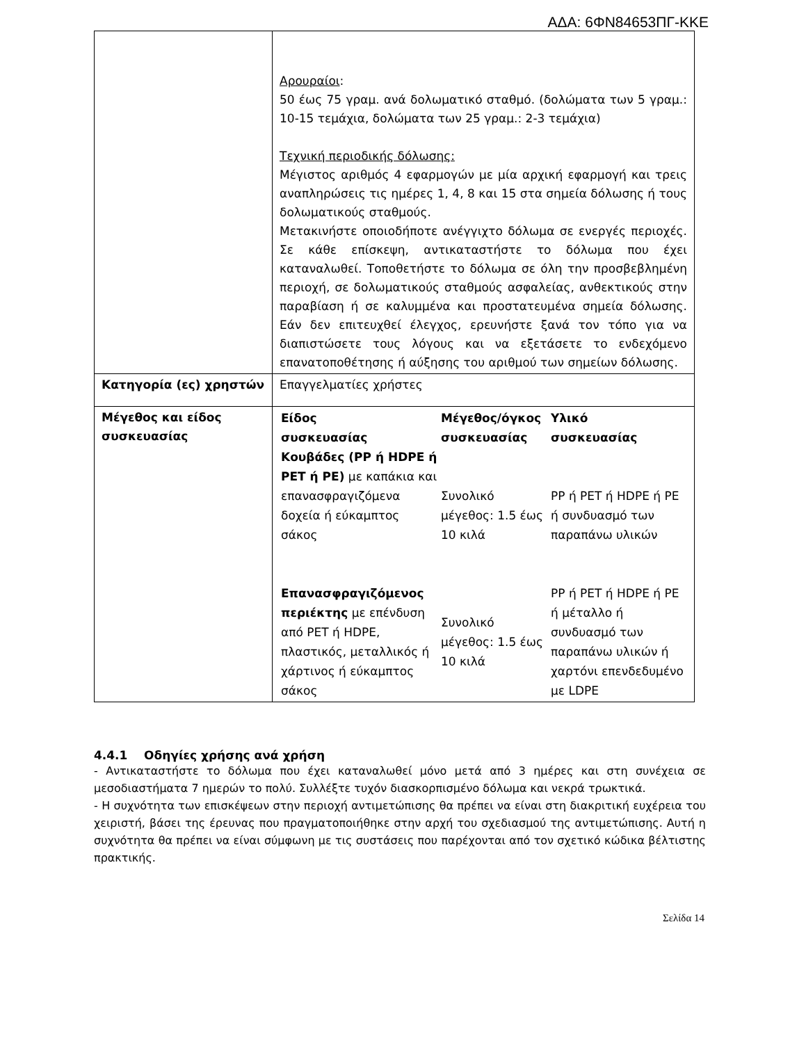ΑΔΑ: 6ΦΝ84653ΠΓ-ΚΚΕ
| | Αρουραίοι : 50 έως 75 γραμ. ανά δολωματικό σταθμό. (δολώματα των 5 γραμ.: 10-15 τεμάχια, δολώματα των 25 γραμ.: 2-3 τεμάχια) Τεχνική περιοδικής δόλωσης: Μέγιστος αριθμός 4 εφαρμογών με μία αρχική εφαρμογή και τρεις αναπληρώσεις τις ημέρες 1, 4, 8 και 15 στα σημεία δόλωσης ή τους δολωματικούς σταθμούς. Μετακινήστε οποιοδήποτε ανέγγιχτο δόλωμα σε ενεργές περιοχές. Σε κάθε επίσκεψη, αντικαταστήστε το δόλωμα που έχει καταναλωθεί. Τοποθετήστε το δόλωμα σε όλη την προσβεβλημένη περιοχή, σε δολωματικούς σταθμούς ασφαλείας, ανθεκτικούς στην παραβίαση ή σε καλυμμένα και προστατευμένα σημεία δόλωσης. Εάν δεν επιτευχθεί έλεγχος, ερευνήστε ξανά τον τόπο για να διαπιστώσετε τους λόγους και να εξετάσετε το ενδεχόμενο επανατοποθέτησης ή αύξησης του αριθμού των σημείων δόλωσης. |
| Κατηγορία (ες) χρηστών | Επαγγελματίες χρήστες |
| Μέγεθος και είδος συσκευασίας | / Είδος συσκευασίας / Μέγεθος/όγκος συσκευασίας / Υλικό συσκευασίας / / --- / --- / --- / / Κουβάδες (PP ή HDPE ή PET ή PE) με καπάκια και επανασφραγιζόμενα δοχεία ή εύκαμπτος σάκος / Συνολικό μέγεθος: 1.5 έως 10 κιλά / PP ή PET ή HDPE ή PE ή συνδυασμό των παραπάνω υλικών / / Επανασφραγιζόμενος περιέκτης με επένδυση από PET ή HDPE, πλαστικός, μεταλλικός ή χάρτινος ή εύκαμπτος σάκος / Συνολικό μέγεθος: 1.5 έως 10 κιλά / PP ή PET ή HDPE ή PE ή μέταλλο ή συνδυασμό των παραπάνω υλικών ή χαρτόνι επενδεδυμένο με LDPE / |
4.4.1 Οδηγίες χρήσης ανά χρήση
- Αντικαταστήστε το δόλωμα που έχει καταναλωθεί μόνο μετά από 3 ημέρες και στη συνέχεια σε μεσοδιαστήματα 7 ημερών το πολύ. Συλλέξτε τυχόν διασκορπισμένο δόλωμα και νεκρά τρωκτικά.
- Η συχνότητα των επισκέψεων στην περιοχή αντιμετώπισης θα πρέπει να είναι στη διακριτική ευχέρεια του χειριστή, βάσει της έρευνας που πραγματοποιήθηκε στην αρχή του σχεδιασμού της αντιμετώπισης. Αυτή η συχνότητα θα πρέπει να είναι σύμφωνη με τις συστάσεις που παρέχονται από τον σχετικό κώδικα βέλτιστης πρακτικής.
Σελίδα 14